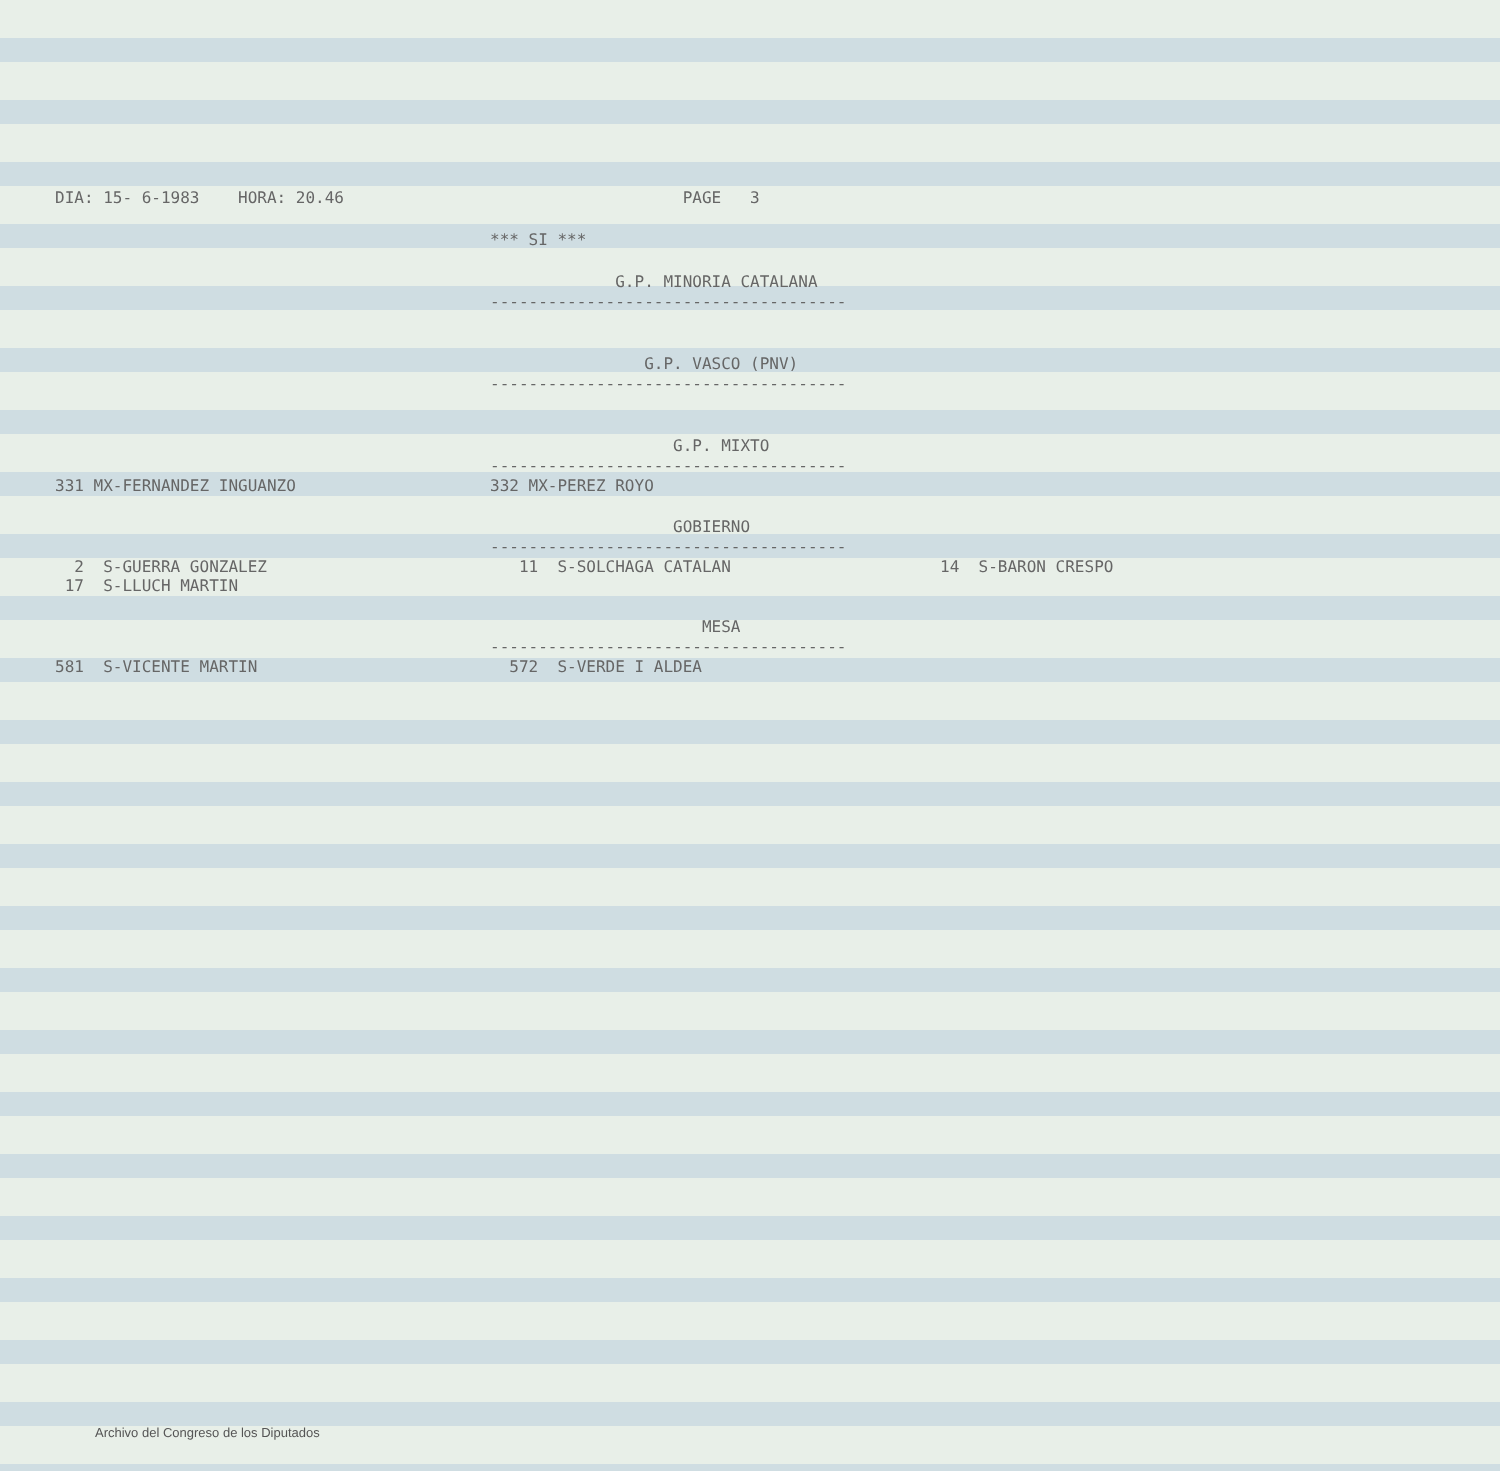DIA: 15- 6-1983 HORA: 20.46 PAGE 3
*** SI ***
G.P. MINORIA CATALANA
-------------------------------------
G.P. VASCO (PNV)
-------------------------------------
G.P. MIXTO
-------------------------------------
| 331 MX-FERNANDEZ INGUANZO | 332 MX-PEREZ ROYO | |
GOBIERNO
-------------------------------------
| 2 S-GUERRA GONZALEZ | 11 S-SOLCHAGA CATALAN | 14 S-BARON CRESPO |
| 17 S-LLUCH MARTIN | | |
MESA
-------------------------------------
| 581 S-VICENTE MARTIN | 572 S-VERDE I ALDEA | |
Archivo del Congreso de los Diputados